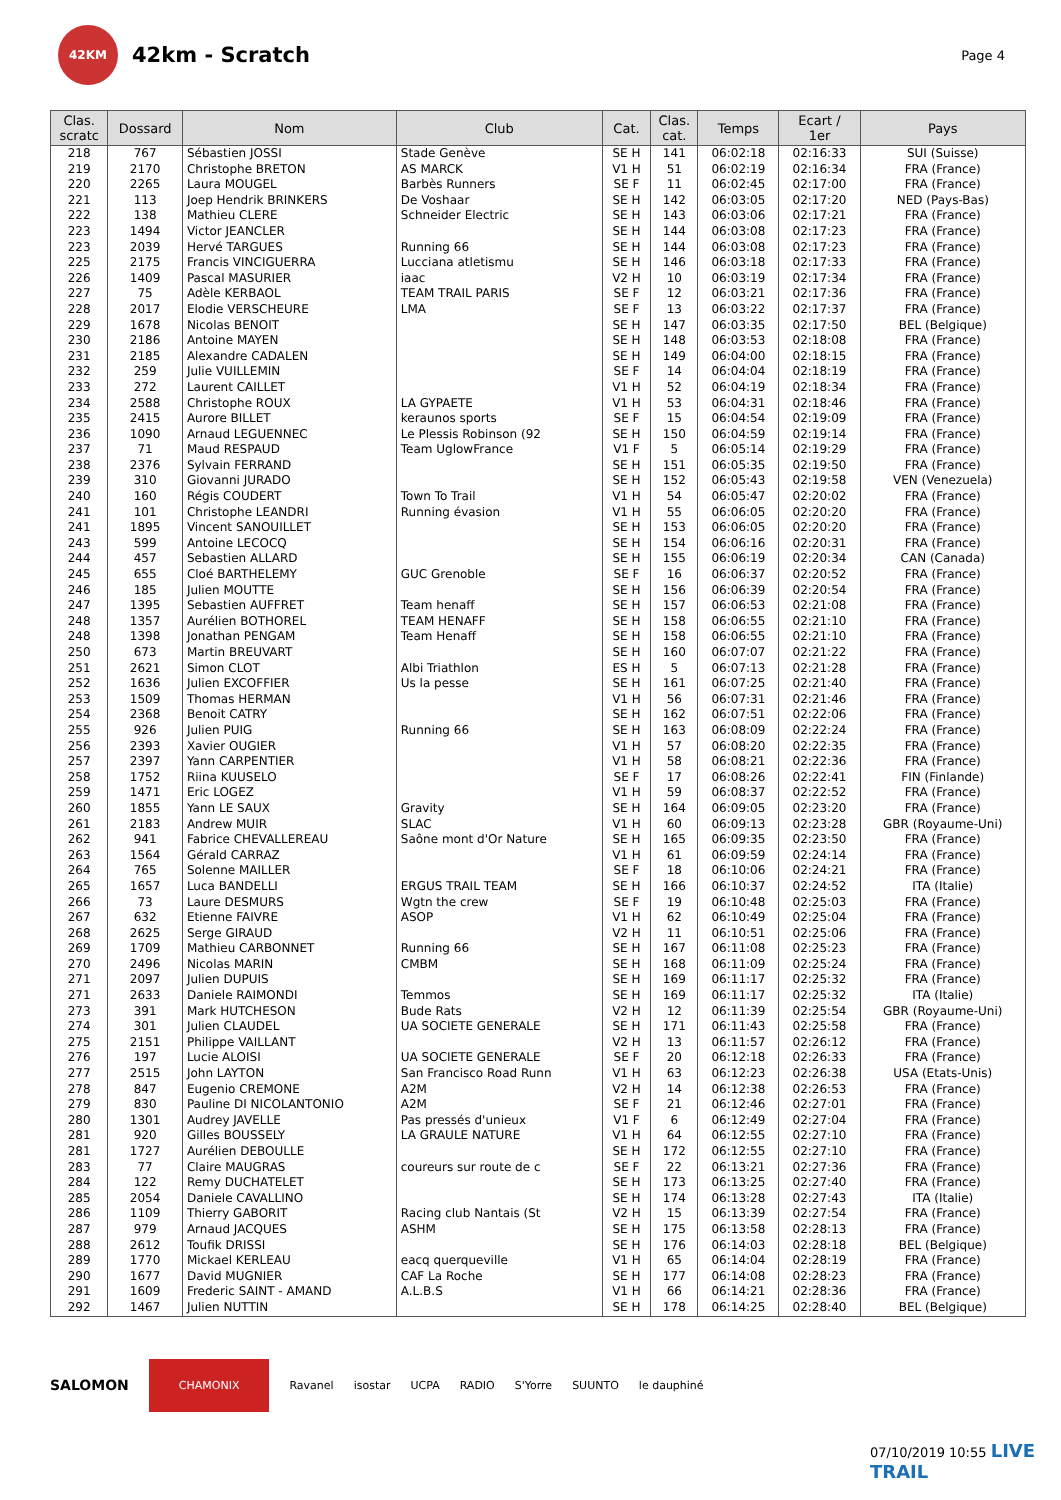42KM
42km - Scratch
Page 4
| Clas. scratc | Dossard | Nom | Club | Cat. | Clas. cat. | Temps | Ecart / 1er | Pays |
| --- | --- | --- | --- | --- | --- | --- | --- | --- |
| 218 | 767 | Sébastien JOSSI | Stade Genève | SE H | 141 | 06:02:18 | 02:16:33 | SUI (Suisse) |
| 219 | 2170 | Christophe BRETON | AS MARCK | V1 H | 51 | 06:02:19 | 02:16:34 | FRA (France) |
| 220 | 2265 | Laura MOUGEL | Barbès Runners | SE F | 11 | 06:02:45 | 02:17:00 | FRA (France) |
| 221 | 113 | Joep Hendrik BRINKERS | De Voshaar | SE H | 142 | 06:03:05 | 02:17:20 | NED (Pays-Bas) |
| 222 | 138 | Mathieu CLERE | Schneider Electric | SE H | 143 | 06:03:06 | 02:17:21 | FRA (France) |
| 223 | 1494 | Victor JEANCLER | | SE H | 144 | 06:03:08 | 02:17:23 | FRA (France) |
| 223 | 2039 | Hervé TARGUES | Running 66 | SE H | 144 | 06:03:08 | 02:17:23 | FRA (France) |
| 225 | 2175 | Francis VINCIGUERRA | Lucciana atletismu | SE H | 146 | 06:03:18 | 02:17:33 | FRA (France) |
| 226 | 1409 | Pascal MASURIER | iaac | V2 H | 10 | 06:03:19 | 02:17:34 | FRA (France) |
| 227 | 75 | Adèle KERBAOL | TEAM TRAIL PARIS | SE F | 12 | 06:03:21 | 02:17:36 | FRA (France) |
| 228 | 2017 | Elodie VERSCHEURE | LMA | SE F | 13 | 06:03:22 | 02:17:37 | FRA (France) |
| 229 | 1678 | Nicolas BENOIT | | SE H | 147 | 06:03:35 | 02:17:50 | BEL (Belgique) |
| 230 | 2186 | Antoine MAYEN | | SE H | 148 | 06:03:53 | 02:18:08 | FRA (France) |
| 231 | 2185 | Alexandre CADALEN | | SE H | 149 | 06:04:00 | 02:18:15 | FRA (France) |
| 232 | 259 | Julie VUILLEMIN | | SE F | 14 | 06:04:04 | 02:18:19 | FRA (France) |
| 233 | 272 | Laurent CAILLET | | V1 H | 52 | 06:04:19 | 02:18:34 | FRA (France) |
| 234 | 2588 | Christophe ROUX | LA GYPAETE | V1 H | 53 | 06:04:31 | 02:18:46 | FRA (France) |
| 235 | 2415 | Aurore BILLET | keraunos sports | SE F | 15 | 06:04:54 | 02:19:09 | FRA (France) |
| 236 | 1090 | Arnaud LEGUENNEC | Le Plessis Robinson (92 | SE H | 150 | 06:04:59 | 02:19:14 | FRA (France) |
| 237 | 71 | Maud RESPAUD | Team UglowFrance | V1 F | 5 | 06:05:14 | 02:19:29 | FRA (France) |
| 238 | 2376 | Sylvain FERRAND | | SE H | 151 | 06:05:35 | 02:19:50 | FRA (France) |
| 239 | 310 | Giovanni JURADO | | SE H | 152 | 06:05:43 | 02:19:58 | VEN (Venezuela) |
| 240 | 160 | Régis COUDERT | Town To Trail | V1 H | 54 | 06:05:47 | 02:20:02 | FRA (France) |
| 241 | 101 | Christophe LEANDRI | Running évasion | V1 H | 55 | 06:06:05 | 02:20:20 | FRA (France) |
| 241 | 1895 | Vincent SANOUILLET | | SE H | 153 | 06:06:05 | 02:20:20 | FRA (France) |
| 243 | 599 | Antoine LECOCQ | | SE H | 154 | 06:06:16 | 02:20:31 | FRA (France) |
| 244 | 457 | Sebastien ALLARD | | SE H | 155 | 06:06:19 | 02:20:34 | CAN (Canada) |
| 245 | 655 | Cloé BARTHELEMY | GUC Grenoble | SE F | 16 | 06:06:37 | 02:20:52 | FRA (France) |
| 246 | 185 | Julien MOUTTE | | SE H | 156 | 06:06:39 | 02:20:54 | FRA (France) |
| 247 | 1395 | Sebastien AUFFRET | Team henaff | SE H | 157 | 06:06:53 | 02:21:08 | FRA (France) |
| 248 | 1357 | Aurélien BOTHOREL | TEAM HENAFF | SE H | 158 | 06:06:55 | 02:21:10 | FRA (France) |
| 248 | 1398 | Jonathan PENGAM | Team Henaff | SE H | 158 | 06:06:55 | 02:21:10 | FRA (France) |
| 250 | 673 | Martin BREUVART | | SE H | 160 | 06:07:07 | 02:21:22 | FRA (France) |
| 251 | 2621 | Simon CLOT | Albi Triathlon | ES H | 5 | 06:07:13 | 02:21:28 | FRA (France) |
| 252 | 1636 | Julien EXCOFFIER | Us la pesse | SE H | 161 | 06:07:25 | 02:21:40 | FRA (France) |
| 253 | 1509 | Thomas HERMAN | | V1 H | 56 | 06:07:31 | 02:21:46 | FRA (France) |
| 254 | 2368 | Benoit CATRY | | SE H | 162 | 06:07:51 | 02:22:06 | FRA (France) |
| 255 | 926 | Julien PUIG | Running 66 | SE H | 163 | 06:08:09 | 02:22:24 | FRA (France) |
| 256 | 2393 | Xavier OUGIER | | V1 H | 57 | 06:08:20 | 02:22:35 | FRA (France) |
| 257 | 2397 | Yann CARPENTIER | | V1 H | 58 | 06:08:21 | 02:22:36 | FRA (France) |
| 258 | 1752 | Riina KUUSELO | | SE F | 17 | 06:08:26 | 02:22:41 | FIN (Finlande) |
| 259 | 1471 | Eric LOGEZ | | V1 H | 59 | 06:08:37 | 02:22:52 | FRA (France) |
| 260 | 1855 | Yann LE SAUX | Gravity | SE H | 164 | 06:09:05 | 02:23:20 | FRA (France) |
| 261 | 2183 | Andrew MUIR | SLAC | V1 H | 60 | 06:09:13 | 02:23:28 | GBR (Royaume-Uni) |
| 262 | 941 | Fabrice CHEVALLEREAU | Saône mont d'Or Nature | SE H | 165 | 06:09:35 | 02:23:50 | FRA (France) |
| 263 | 1564 | Gérald CARRAZ | | V1 H | 61 | 06:09:59 | 02:24:14 | FRA (France) |
| 264 | 765 | Solenne MAILLER | | SE F | 18 | 06:10:06 | 02:24:21 | FRA (France) |
| 265 | 1657 | Luca BANDELLI | ERGUS TRAIL TEAM | SE H | 166 | 06:10:37 | 02:24:52 | ITA (Italie) |
| 266 | 73 | Laure DESMURS | Wgtn the crew | SE F | 19 | 06:10:48 | 02:25:03 | FRA (France) |
| 267 | 632 | Etienne FAIVRE | ASOP | V1 H | 62 | 06:10:49 | 02:25:04 | FRA (France) |
| 268 | 2625 | Serge GIRAUD | | V2 H | 11 | 06:10:51 | 02:25:06 | FRA (France) |
| 269 | 1709 | Mathieu CARBONNET | Running 66 | SE H | 167 | 06:11:08 | 02:25:23 | FRA (France) |
| 270 | 2496 | Nicolas MARIN | CMBM | SE H | 168 | 06:11:09 | 02:25:24 | FRA (France) |
| 271 | 2097 | Julien DUPUIS | | SE H | 169 | 06:11:17 | 02:25:32 | FRA (France) |
| 271 | 2633 | Daniele RAIMONDI | Temmos | SE H | 169 | 06:11:17 | 02:25:32 | ITA (Italie) |
| 273 | 391 | Mark HUTCHESON | Bude Rats | V2 H | 12 | 06:11:39 | 02:25:54 | GBR (Royaume-Uni) |
| 274 | 301 | Julien CLAUDEL | UA SOCIETE GENERALE | SE H | 171 | 06:11:43 | 02:25:58 | FRA (France) |
| 275 | 2151 | Philippe VAILLANT | | V2 H | 13 | 06:11:57 | 02:26:12 | FRA (France) |
| 276 | 197 | Lucie ALOISI | UA SOCIETE GENERALE | SE F | 20 | 06:12:18 | 02:26:33 | FRA (France) |
| 277 | 2515 | John LAYTON | San Francisco Road Runn | V1 H | 63 | 06:12:23 | 02:26:38 | USA (Etats-Unis) |
| 278 | 847 | Eugenio CREMONE | A2M | V2 H | 14 | 06:12:38 | 02:26:53 | FRA (France) |
| 279 | 830 | Pauline DI NICOLANTONIO | A2M | SE F | 21 | 06:12:46 | 02:27:01 | FRA (France) |
| 280 | 1301 | Audrey JAVELLE | Pas pressés d'unieux | V1 F | 6 | 06:12:49 | 02:27:04 | FRA (France) |
| 281 | 920 | Gilles BOUSSELY | LA GRAULE NATURE | V1 H | 64 | 06:12:55 | 02:27:10 | FRA (France) |
| 281 | 1727 | Aurélien DEBOULLE | | SE H | 172 | 06:12:55 | 02:27:10 | FRA (France) |
| 283 | 77 | Claire MAUGRAS | coureurs sur route de c | SE F | 22 | 06:13:21 | 02:27:36 | FRA (France) |
| 284 | 122 | Remy DUCHATELET | | SE H | 173 | 06:13:25 | 02:27:40 | FRA (France) |
| 285 | 2054 | Daniele CAVALLINO | | SE H | 174 | 06:13:28 | 02:27:43 | ITA (Italie) |
| 286 | 1109 | Thierry GABORIT | Racing club Nantais (St | V2 H | 15 | 06:13:39 | 02:27:54 | FRA (France) |
| 287 | 979 | Arnaud JACQUES | ASHM | SE H | 175 | 06:13:58 | 02:28:13 | FRA (France) |
| 288 | 2612 | Toufik DRISSI | | SE H | 176 | 06:14:03 | 02:28:18 | BEL (Belgique) |
| 289 | 1770 | Mickael KERLEAU | eacq querqueville | V1 H | 65 | 06:14:04 | 02:28:19 | FRA (France) |
| 290 | 1677 | David MUGNIER | CAF La Roche | SE H | 177 | 06:14:08 | 02:28:23 | FRA (France) |
| 291 | 1609 | Frederic SAINT - AMAND | A.L.B.S | V1 H | 66 | 06:14:21 | 02:28:36 | FRA (France) |
| 292 | 1467 | Julien NUTTIN | | SE H | 178 | 06:14:25 | 02:28:40 | BEL (Belgique) |
SALOMON CHAMONIX Ravanel isostar UCPA RADIO S'Yorre SUUNTO le dauphiné
07/10/2019 10:55 LIVE TRAIL